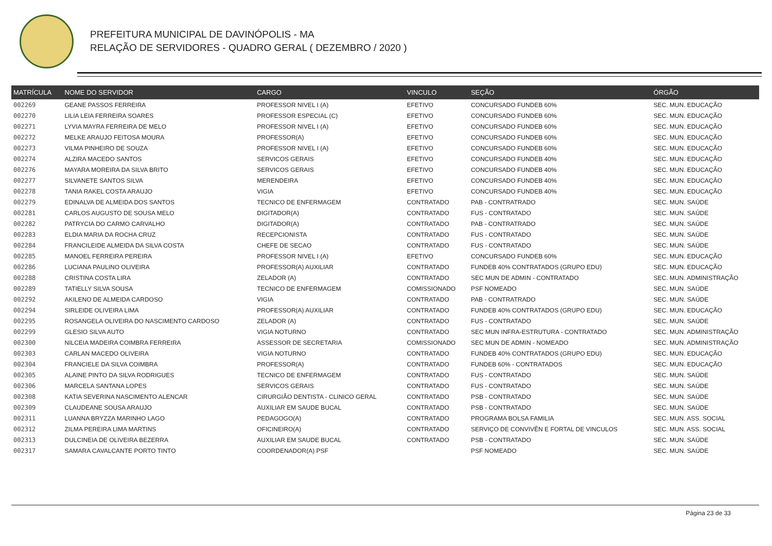PREFEITURA MUNICIPAL DE DAVINÓPOLIS - MA
RELAÇÃO DE SERVIDORES - QUADRO GERAL ( DEZEMBRO / 2020 )
| MATRÍCULA | NOME DO SERVIDOR | CARGO | VINCULO | SEÇÃO | ÓRGÃO |
| --- | --- | --- | --- | --- | --- |
| 002269 | GEANE PASSOS FERREIRA | PROFESSOR NIVEL I (A) | EFETIVO | CONCURSADO FUNDEB 60% | SEC. MUN. EDUCAÇÃO |
| 002270 | LILIA LEIA FERREIRA SOARES | PROFESSOR ESPECIAL (C) | EFETIVO | CONCURSADO FUNDEB 60% | SEC. MUN. EDUCAÇÃO |
| 002271 | LYVIA MAYRA FERREIRA DE MELO | PROFESSOR NIVEL I (A) | EFETIVO | CONCURSADO FUNDEB 60% | SEC. MUN. EDUCAÇÃO |
| 002272 | MELKE ARAUJO FEITOSA MOURA | PROFESSOR(A) | EFETIVO | CONCURSADO FUNDEB 60% | SEC. MUN. EDUCAÇÃO |
| 002273 | VILMA PINHEIRO DE SOUZA | PROFESSOR NIVEL I (A) | EFETIVO | CONCURSADO FUNDEB 60% | SEC. MUN. EDUCAÇÃO |
| 002274 | ALZIRA MACEDO SANTOS | SERVICOS GERAIS | EFETIVO | CONCURSADO FUNDEB 40% | SEC. MUN. EDUCAÇÃO |
| 002276 | MAYARA MOREIRA DA SILVA BRITO | SERVICOS GERAIS | EFETIVO | CONCURSADO FUNDEB 40% | SEC. MUN. EDUCAÇÃO |
| 002277 | SILVANETE SANTOS SILVA | MERENDEIRA | EFETIVO | CONCURSADO FUNDEB 40% | SEC. MUN. EDUCAÇÃO |
| 002278 | TANIA RAKEL COSTA ARAUJO | VIGIA | EFETIVO | CONCURSADO FUNDEB 40% | SEC. MUN. EDUCAÇÃO |
| 002279 | EDINALVA DE ALMEIDA DOS SANTOS | TECNICO DE ENFERMAGEM | CONTRATADO | PAB - CONTRATRADO | SEC. MUN. SAÚDE |
| 002281 | CARLOS AUGUSTO DE SOUSA MELO | DIGITADOR(A) | CONTRATADO | FUS - CONTRATADO | SEC. MUN. SAÚDE |
| 002282 | PATRYCIA DO CARMO CARVALHO | DIGITADOR(A) | CONTRATADO | PAB - CONTRATRADO | SEC. MUN. SAÚDE |
| 002283 | ELDIA MARIA DA ROCHA CRUZ | RECEPCIONISTA | CONTRATADO | FUS - CONTRATADO | SEC. MUN. SAÚDE |
| 002284 | FRANCILEIDE ALMEIDA DA SILVA COSTA | CHEFE DE SECAO | CONTRATADO | FUS - CONTRATADO | SEC. MUN. SAÚDE |
| 002285 | MANOEL FERREIRA PEREIRA | PROFESSOR NIVEL I (A) | EFETIVO | CONCURSADO FUNDEB 60% | SEC. MUN. EDUCAÇÃO |
| 002286 | LUCIANA PAULINO OLIVEIRA | PROFESSOR(A) AUXILIAR | CONTRATADO | FUNDEB 40% CONTRATADOS (GRUPO EDU) | SEC. MUN. EDUCAÇÃO |
| 002288 | CRISTINA COSTA LIRA | ZELADOR (A) | CONTRATADO | SEC MUN DE ADMIN - CONTRATADO | SEC. MUN. ADMINISTRAÇÃO |
| 002289 | TATIELLY SILVA SOUSA | TECNICO DE ENFERMAGEM | COMISSIONADO | PSF NOMEADO | SEC. MUN. SAÚDE |
| 002292 | AKILENO DE ALMEIDA CARDOSO | VIGIA | CONTRATADO | PAB - CONTRATRADO | SEC. MUN. SAÚDE |
| 002294 | SIRLEIDE OLIVEIRA LIMA | PROFESSOR(A) AUXILIAR | CONTRATADO | FUNDEB 40% CONTRATADOS (GRUPO EDU) | SEC. MUN. EDUCAÇÃO |
| 002295 | ROSANGELA OLIVEIRA DO NASCIMENTO CARDOSO | ZELADOR (A) | CONTRATADO | FUS - CONTRATADO | SEC. MUN. SAÚDE |
| 002299 | GLESIO SILVA AUTO | VIGIA NOTURNO | CONTRATADO | SEC MUN INFRA-ESTRUTURA - CONTRATADO | SEC. MUN. ADMINISTRAÇÃO |
| 002300 | NILCEIA MADEIRA COIMBRA FERREIRA | ASSESSOR DE SECRETARIA | COMISSIONADO | SEC MUN DE ADMIN - NOMEADO | SEC. MUN. ADMINISTRAÇÃO |
| 002303 | CARLAN MACEDO OLIVEIRA | VIGIA NOTURNO | CONTRATADO | FUNDEB 40% CONTRATADOS (GRUPO EDU) | SEC. MUN. EDUCAÇÃO |
| 002304 | FRANCIELE DA SILVA COIMBRA | PROFESSOR(A) | CONTRATADO | FUNDEB 60% - CONTRATADOS | SEC. MUN. EDUCAÇÃO |
| 002305 | ALAINE PINTO DA SILVA RODRIGUES | TECNICO DE ENFERMAGEM | CONTRATADO | FUS - CONTRATADO | SEC. MUN. SAÚDE |
| 002306 | MARCELA SANTANA LOPES | SERVICOS GERAIS | CONTRATADO | FUS - CONTRATADO | SEC. MUN. SAÚDE |
| 002308 | KATIA SEVERINA NASCIMENTO ALENCAR | CIRURGIÃO DENTISTA - CLINICO GERAL | CONTRATADO | PSB - CONTRATADO | SEC. MUN. SAÚDE |
| 002309 | CLAUDEANE SOUSA ARAUJO | AUXILIAR EM SAUDE BUCAL | CONTRATADO | PSB - CONTRATADO | SEC. MUN. SAÚDE |
| 002311 | LUANNA BRYZZA MARINHO LAGO | PEDAGOGO(A) | CONTRATADO | PROGRAMA BOLSA FAMILIA | SEC. MUN. ASS. SOCIAL |
| 002312 | ZILMA PEREIRA LIMA MARTINS | OFICINEIRO(A) | CONTRATADO | SERVIÇO DE CONVIVÊN E FORTAL DE VINCULOS | SEC. MUN. ASS. SOCIAL |
| 002313 | DULCINEIA DE OLIVEIRA BEZERRA | AUXILIAR EM SAUDE BUCAL | CONTRATADO | PSB - CONTRATADO | SEC. MUN. SAÚDE |
| 002317 | SAMARA CAVALCANTE PORTO TINTO | COORDENADOR(A) PSF | | PSF NOMEADO | SEC. MUN. SAÚDE |
Página 23 de 33